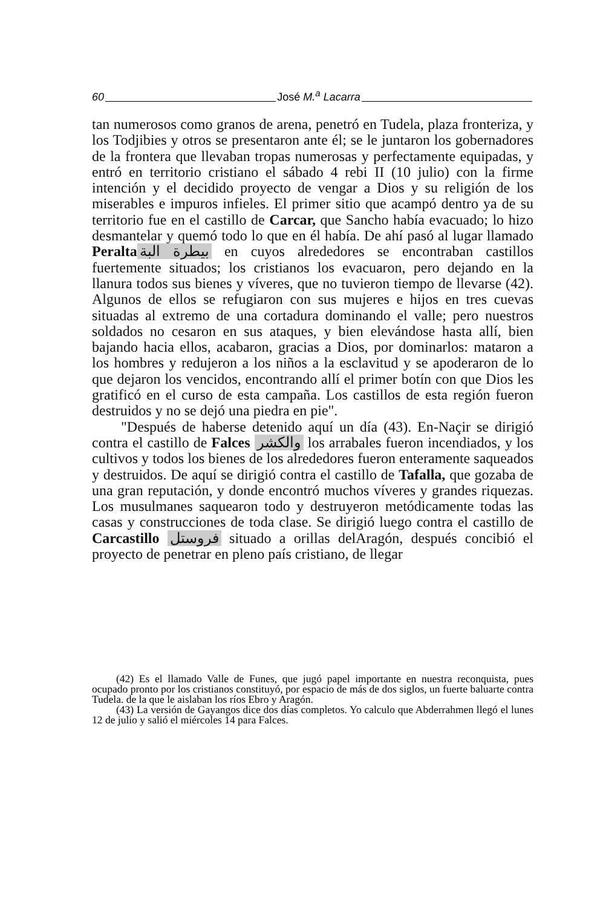60 José M.<sup>a</sup> Lacarra
tan numerosos como granos de arena, penetró en Tudela, plaza fronteriza, y los Todjibies y otros se presentaron ante él; se le juntaron los gobernadores de la frontera que llevaban tropas numerosas y perfectamente equipadas, y entró en territorio cristiano el sábado 4 rebi II (10 julio) con la firme intención y el decidido proyecto de vengar a Dios y su religión de los miserables e impuros infieles. El primer sitio que acampó dentro ya de su territorio fue en el castillo de Carcar, que Sancho había evacuado; lo hizo desmantelar y quemó todo lo que en él había. De ahí pasó al lugar llamado Peralta بيطرة البة en cuyos alrededores se encontraban castillos fuertemente situados; los cristianos los evacuaron, pero dejando en la llanura todos sus bienes y víveres, que no tuvieron tiempo de llevarse (42). Algunos de ellos se refugiaron con sus mujeres e hijos en tres cuevas situadas al extremo de una cortadura dominando el valle; pero nuestros soldados no cesaron en sus ataques, y bien elevándose hasta allí, bien bajando hacia ellos, acabaron, gracias a Dios, por dominarlos: mataron a los hombres y redujeron a los niños a la esclavitud y se apoderaron de lo que dejaron los vencidos, encontrando allí el primer botín con que Dios les gratificó en el curso de esta campaña. Los castillos de esta región fueron destruidos y no se dejó una piedra en pie".
"Después de haberse detenido aquí un día (43). En-Naçir se dirigió contra el castillo de Falces والكشر los arrabales fueron incendiados, y los cultivos y todos los bienes de los alrededores fueron enteramente saqueados y destruidos. De aquí se dirigió contra el castillo de Tafalla, que gozaba de una gran reputación, y donde encontró muchos víveres y grandes riquezas. Los musulmanes saquearon todo y destruyeron metódicamente todas las casas y construcciones de toda clase. Se dirigió luego contra el castillo de Carcastillo فروستل situado a orillas delAragón, después concibió el proyecto de penetrar en pleno país cristiano, de llegar
(42) Es el llamado Valle de Funes, que jugó papel importante en nuestra reconquista, pues ocupado pronto por los cristianos constituyó, por espacio de más de dos siglos, un fuerte baluarte contra Tudela. de la que le aislaban los ríos Ebro y Aragón.
(43) La versión de Gayangos dice dos días completos. Yo calculo que Abderrahmen llegó el lunes 12 de julio y salió el miércoles 14 para Falces.